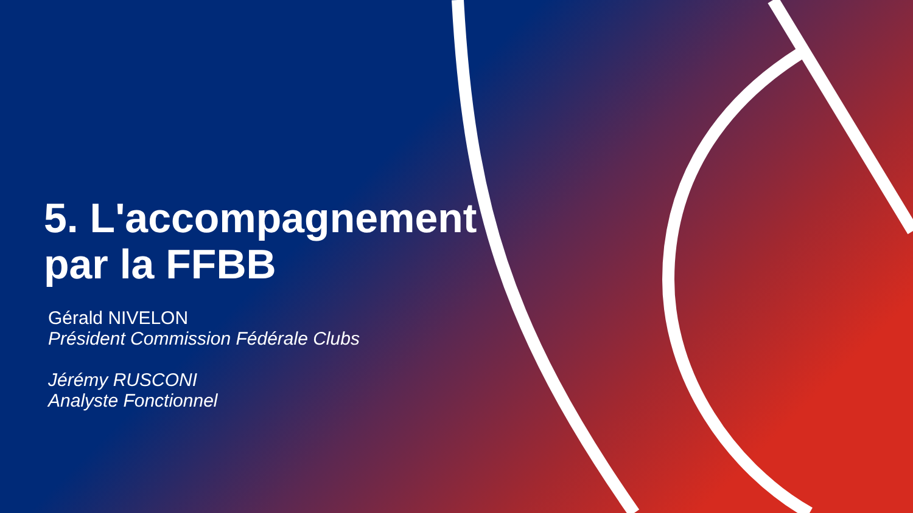5. L'accompagnement
par la FFBB
Gérald NIVELON
Président Commission Fédérale Clubs
Jérémy RUSCONI
Analyste Fonctionnel